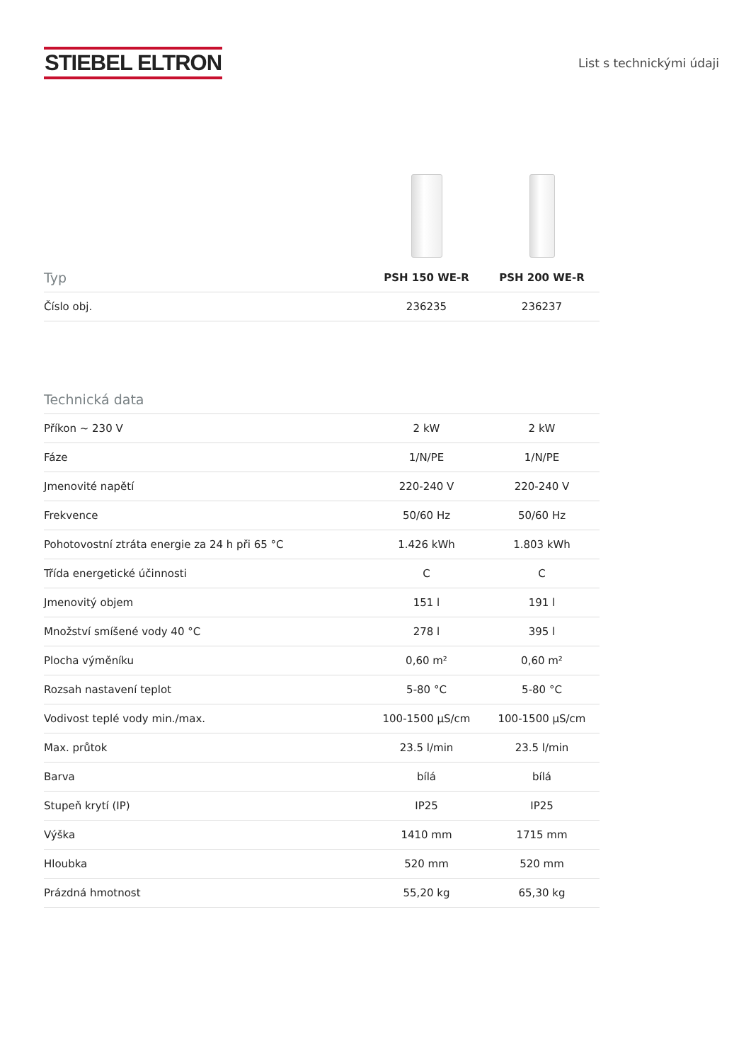STIEBEL ELTRON
List s technickými údaji
| Typ | PSH 150 WE-R | PSH 200 WE-R |
| --- | --- | --- |
| Číslo obj. | 236235 | 236237 |
| Technická data | | |
| --- | --- | --- |
| Příkon ~ 230 V | 2 kW | 2 kW |
| Fáze | 1/N/PE | 1/N/PE |
| Jmenovité napětí | 220-240 V | 220-240 V |
| Frekvence | 50/60 Hz | 50/60 Hz |
| Pohotovostní ztráta energie za 24 h při 65 °C | 1.426 kWh | 1.803 kWh |
| Třída energetické účinnosti | C | C |
| Jmenovitý objem | 151 l | 191 l |
| Množství smíšené vody 40 °C | 278 l | 395 l |
| Plocha výměníku | 0,60 m² | 0,60 m² |
| Rozsah nastavení teplot | 5-80 °C | 5-80 °C |
| Vodivost teplé vody min./max. | 100-1500 µS/cm | 100-1500 µS/cm |
| Max. průtok | 23.5 l/min | 23.5 l/min |
| Barva | bílá | bílá |
| Stupeň krytí (IP) | IP25 | IP25 |
| Výška | 1410 mm | 1715 mm |
| Hloubka | 520 mm | 520 mm |
| Prázdná hmotnost | 55,20 kg | 65,30 kg |